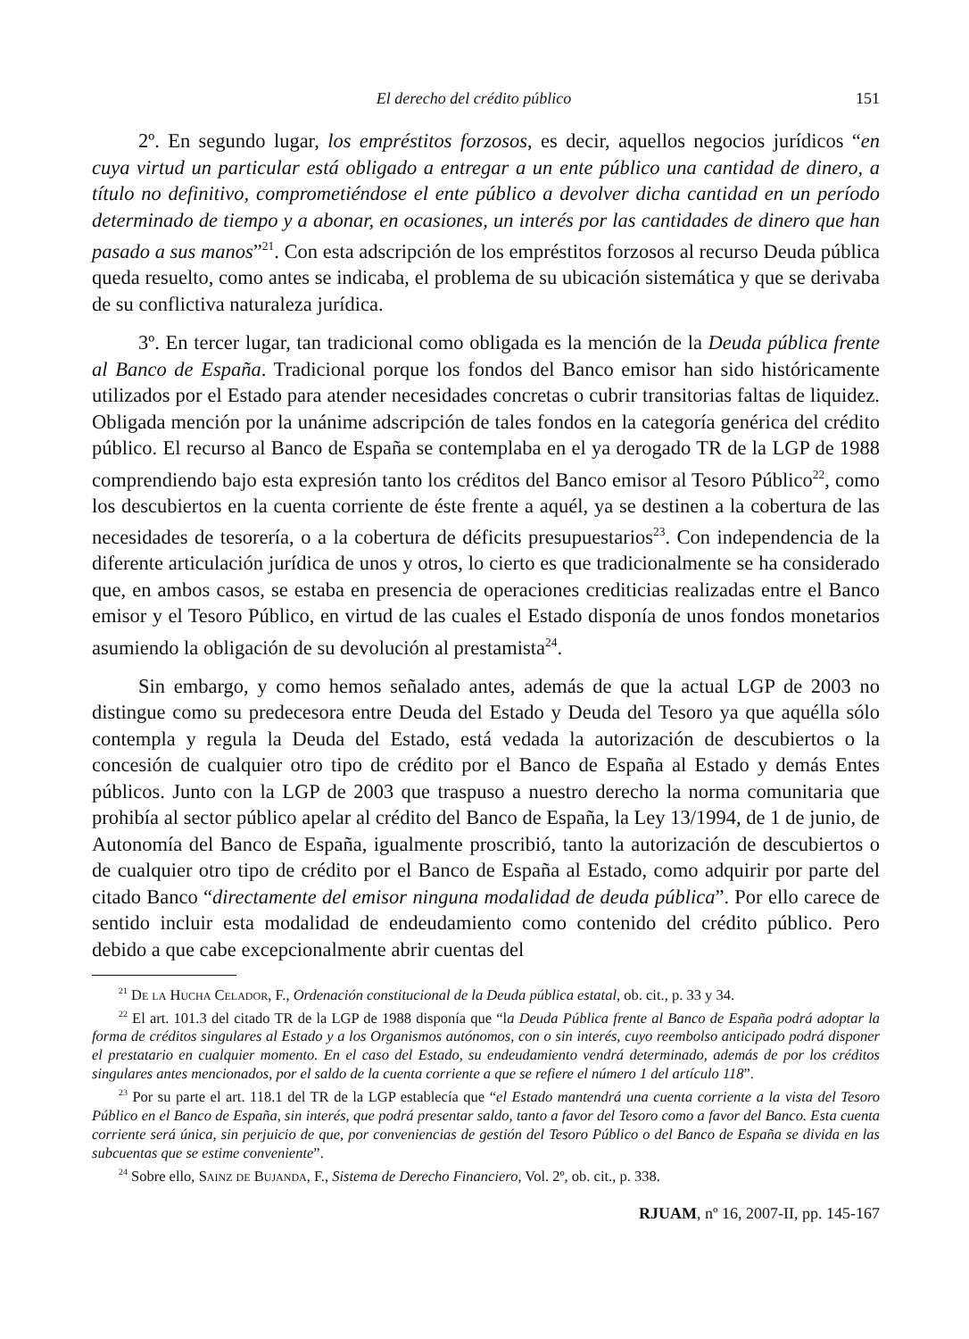El derecho del crédito público 151
2º. En segundo lugar, los empréstitos forzosos, es decir, aquellos negocios jurídicos “en cuya virtud un particular está obligado a entregar a un ente público una cantidad de dinero, a título no definitivo, comprometiéndose el ente público a devolver dicha cantidad en un período determinado de tiempo y a abonar, en ocasiones, un interés por las cantidades de dinero que han pasado a sus manos”<sup>21</sup>. Con esta adscripción de los empréstitos forzosos al recurso Deuda pública queda resuelto, como antes se indicaba, el problema de su ubicación sistemática y que se derivaba de su conflictiva naturaleza jurídica.
3º. En tercer lugar, tan tradicional como obligada es la mención de la Deuda pública frente al Banco de España. Tradicional porque los fondos del Banco emisor han sido históricamente utilizados por el Estado para atender necesidades concretas o cubrir transitorias faltas de liquidez. Obligada mención por la unánime adscripción de tales fondos en la categoría genérica del crédito público. El recurso al Banco de España se contemplaba en el ya derogado TR de la LGP de 1988 comprendiendo bajo esta expresión tanto los créditos del Banco emisor al Tesoro Público<sup>22</sup>, como los descubiertos en la cuenta corriente de éste frente a aquél, ya se destinen a la cobertura de las necesidades de tesorería, o a la cobertura de déficits presupuestarios<sup>23</sup>. Con independencia de la diferente articulación jurídica de unos y otros, lo cierto es que tradicionalmente se ha considerado que, en ambos casos, se estaba en presencia de operaciones crediticias realizadas entre el Banco emisor y el Tesoro Público, en virtud de las cuales el Estado disponía de unos fondos monetarios asumiendo la obligación de su devolución al prestamista<sup>24</sup>.
Sin embargo, y como hemos señalado antes, además de que la actual LGP de 2003 no distingue como su predecesora entre Deuda del Estado y Deuda del Tesoro ya que aquélla sólo contempla y regula la Deuda del Estado, está vedada la autorización de descubiertos o la concesión de cualquier otro tipo de crédito por el Banco de España al Estado y demás Entes públicos. Junto con la LGP de 2003 que traspuso a nuestro derecho la norma comunitaria que prohibía al sector público apelar al crédito del Banco de España, la Ley 13/1994, de 1 de junio, de Autonomía del Banco de España, igualmente proscribió, tanto la autorización de descubiertos o de cualquier otro tipo de crédito por el Banco de España al Estado, como adquirir por parte del citado Banco “directamente del emisor ninguna modalidad de deuda pública”. Por ello carece de sentido incluir esta modalidad de endeudamiento como contenido del crédito público. Pero debido a que cabe excepcionalmente abrir cuentas del
<sup>21</sup> De la Hucha Celador, F., Ordenación constitucional de la Deuda pública estatal, ob. cit., p. 33 y 34.
<sup>22</sup> El art. 101.3 del citado TR de la LGP de 1988 disponía que “la Deuda Pública frente al Banco de España podrá adoptar la forma de créditos singulares al Estado y a los Organismos autónomos, con o sin interés, cuyo reembolso anticipado podrá disponer el prestatario en cualquier momento. En el caso del Estado, su endeudamiento vendrá determinado, además de por los créditos singulares antes mencionados, por el saldo de la cuenta corriente a que se refiere el número 1 del artículo 118”.
<sup>23</sup> Por su parte el art. 118.1 del TR de la LGP establecía que “el Estado mantendrá una cuenta corriente a la vista del Tesoro Público en el Banco de España, sin interés, que podrá presentar saldo, tanto a favor del Tesoro como a favor del Banco. Esta cuenta corriente será única, sin perjuicio de que, por conveniencias de gestión del Tesoro Público o del Banco de España se divida en las subcuentas que se estime conveniente”.
<sup>24</sup> Sobre ello, Sainz de Bujanda, F., Sistema de Derecho Financiero, Vol. 2º, ob. cit., p. 338.
RJUAM, nº 16, 2007-II, pp. 145-167